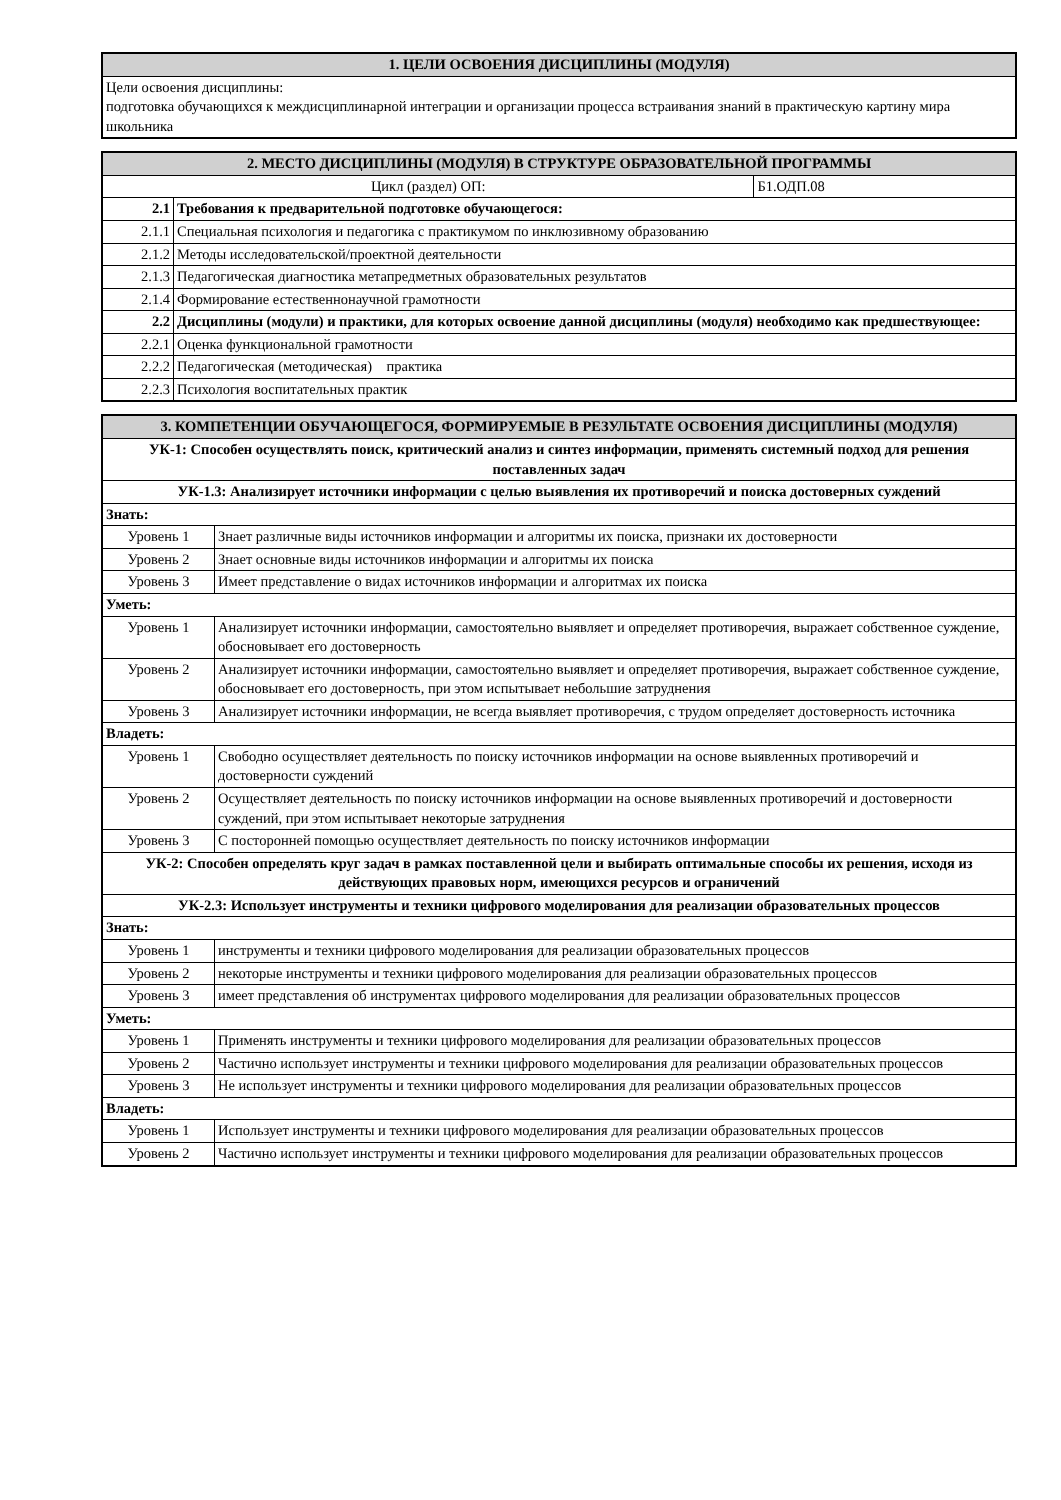| 1. ЦЕЛИ ОСВОЕНИЯ ДИСЦИПЛИНЫ (МОДУЛЯ) |
| --- |
| Цели освоения дисциплины: подготовка обучающихся к междисциплинарной интеграции и организации процесса встраивания знаний в практическую картину мира школьника |
| 2. МЕСТО ДИСЦИПЛИНЫ (МОДУЛЯ) В СТРУКТУРЕ ОБРАЗОВАТЕЛЬНОЙ ПРОГРАММЫ | | |
| --- | --- | --- |
| Цикл (раздел) ОП: | | Б1.ОДП.08 |
| 2.1 | Требования к предварительной подготовке обучающегося: | |
| 2.1.1 | Специальная психология и педагогика с практикумом по инклюзивному образованию | |
| 2.1.2 | Методы исследовательской/проектной деятельности | |
| 2.1.3 | Педагогическая диагностика метапредметных образовательных результатов | |
| 2.1.4 | Формирование естественнонаучной грамотности | |
| 2.2 | Дисциплины (модули) и практики, для которых освоение данной дисциплины (модуля) необходимо как предшествующее: | |
| 2.2.1 | Оценка функциональной грамотности | |
| 2.2.2 | Педагогическая (методическая) практика | |
| 2.2.3 | Психология воспитательных практик | |
| 3. КОМПЕТЕНЦИИ ОБУЧАЮЩЕГОСЯ, ФОРМИРУЕМЫЕ В РЕЗУЛЬТАТЕ ОСВОЕНИЯ ДИСЦИПЛИНЫ (МОДУЛЯ) | |
| --- | --- |
| УК-1: Способен осуществлять поиск, критический анализ и синтез информации, применять системный подход для решения поставленных задач | |
| УК-1.3: Анализирует источники информации с целью выявления их противоречий и поиска достоверных суждений | |
| Знать: | |
| Уровень 1 | Знает различные виды источников информации и алгоритмы их поиска, признаки их достоверности |
| Уровень 2 | Знает основные виды источников информации и алгоритмы их поиска |
| Уровень 3 | Имеет представление о видах источников информации и алгоритмах их поиска |
| Уметь: | |
| Уровень 1 | Анализирует источники информации, самостоятельно выявляет и определяет противоречия, выражает собственное суждение, обосновывает его достоверность |
| Уровень 2 | Анализирует источники информации, самостоятельно выявляет и определяет противоречия, выражает собственное суждение, обосновывает его достоверность, при этом испытывает небольшие затруднения |
| Уровень 3 | Анализирует источники информации, не всегда выявляет противоречия, с трудом определяет достоверность источника |
| Владеть: | |
| Уровень 1 | Свободно осуществляет деятельность по поиску источников информации на основе выявленных противоречий и достоверности суждений |
| Уровень 2 | Осуществляет деятельность по поиску источников информации на основе выявленных противоречий и достоверности суждений, при этом испытывает некоторые затруднения |
| Уровень 3 | С посторонней помощью осуществляет деятельность по поиску источников информации |
| УК-2: Способен определять круг задач в рамках поставленной цели и выбирать оптимальные способы их решения, исходя из действующих правовых норм, имеющихся ресурсов и ограничений | |
| УК-2.3: Использует инструменты и техники цифрового моделирования для реализации образовательных процессов | |
| Знать: | |
| Уровень 1 | инструменты и техники цифрового моделирования для реализации образовательных процессов |
| Уровень 2 | некоторые инструменты и техники цифрового моделирования для реализации образовательных процессов |
| Уровень 3 | имеет представления об инструментах цифрового моделирования для реализации образовательных процессов |
| Уметь: | |
| Уровень 1 | Применять инструменты и техники цифрового моделирования для реализации образовательных процессов |
| Уровень 2 | Частично использует инструменты и техники цифрового моделирования для реализации образовательных процессов |
| Уровень 3 | Не использует инструменты и техники цифрового моделирования для реализации образовательных процессов |
| Владеть: | |
| Уровень 1 | Использует инструменты и техники цифрового моделирования для реализации образовательных процессов |
| Уровень 2 | Частично использует инструменты и техники цифрового моделирования для реализации образовательных процессов |